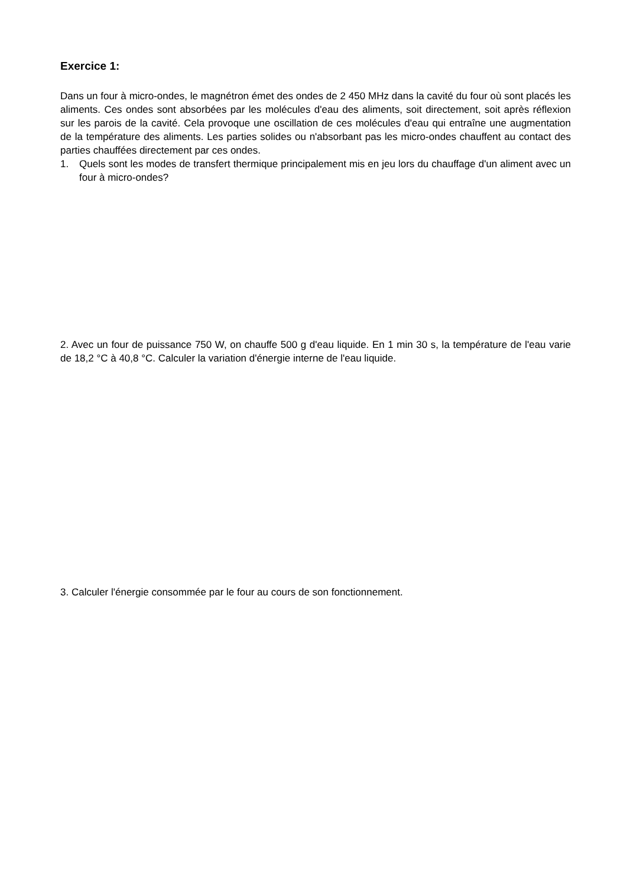Exercice 1:
Dans un four à micro-ondes, le magnétron émet des ondes de 2 450 MHz dans la cavité du four où sont placés les aliments. Ces ondes sont absorbées par les molécules d'eau des aliments, soit directement, soit après réflexion sur les parois de la cavité. Cela provoque une oscillation de ces molécules d'eau qui entraîne une augmentation de la température des aliments. Les parties solides ou n'absorbant pas les micro-ondes chauffent au contact des parties chauffées directement par ces ondes.
1. Quels sont les modes de transfert thermique principalement mis en jeu lors du chauffage d'un aliment avec un four à micro-ondes?
2. Avec un four de puissance 750 W, on chauffe 500 g d'eau liquide. En 1 min 30 s, la température de l'eau varie de 18,2 °C à 40,8 °C. Calculer la variation d'énergie interne de l'eau liquide.
3. Calculer l'énergie consommée par le four au cours de son fonctionnement.